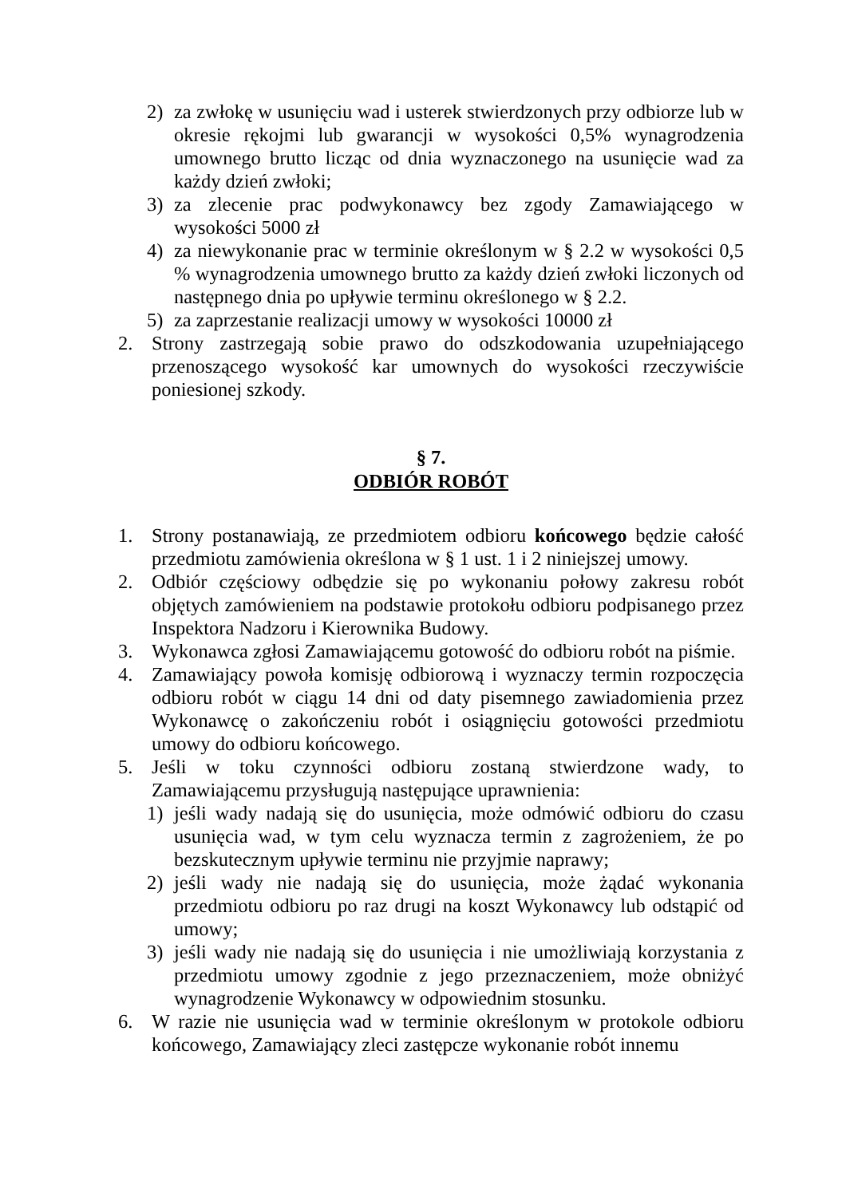2) za zwłokę w usunięciu wad i usterek stwierdzonych przy odbiorze lub w okresie rękojmi lub gwarancji w wysokości 0,5% wynagrodzenia umownego brutto licząc od dnia wyznaczonego na usunięcie wad za każdy dzień zwłoki;
3) za zlecenie prac podwykonawcy bez zgody Zamawiającego w wysokości 5000 zł
4) za niewykonanie prac w terminie określonym w § 2.2 w wysokości 0,5 % wynagrodzenia umownego brutto za każdy dzień zwłoki liczonych od następnego dnia po upływie terminu określonego w § 2.2.
5) za zaprzestanie realizacji umowy w wysokości 10000 zł
2. Strony zastrzegają sobie prawo do odszkodowania uzupełniającego przenoszącego wysokość kar umownych do wysokości rzeczywiście poniesionej szkody.
§ 7.
ODBIÓR ROBÓT
1. Strony postanawiają, ze przedmiotem odbioru końcowego będzie całość przedmiotu zamówienia określona w § 1 ust. 1 i 2 niniejszej umowy.
2. Odbiór częściowy odbędzie się po wykonaniu połowy zakresu robót objętych zamówieniem na podstawie protokołu odbioru podpisanego przez Inspektora Nadzoru i Kierownika Budowy.
3. Wykonawca zgłosi Zamawiającemu gotowość do odbioru robót na piśmie.
4. Zamawiający powoła komisję odbiorową i wyznaczy termin rozpoczęcia odbioru robót w ciągu 14 dni od daty pisemnego zawiadomienia przez Wykonawcę o zakończeniu robót i osiągnięciu gotowości przedmiotu umowy do odbioru końcowego.
5. Jeśli w toku czynności odbioru zostaną stwierdzone wady, to Zamawiającemu przysługują następujące uprawnienia:
1) jeśli wady nadają się do usunięcia, może odmówić odbioru do czasu usunięcia wad, w tym celu wyznacza termin z zagrożeniem, że po bezskutecznym upływie terminu nie przyjmie naprawy;
2) jeśli wady nie nadają się do usunięcia, może żądać wykonania przedmiotu odbioru po raz drugi na koszt Wykonawcy lub odstąpić od umowy;
3) jeśli wady nie nadają się do usunięcia i nie umożliwiają korzystania z przedmiotu umowy zgodnie z jego przeznaczeniem, może obniżyć wynagrodzenie Wykonawcy w odpowiednim stosunku.
6. W razie nie usunięcia wad w terminie określonym w protokole odbioru końcowego, Zamawiający zleci zastępcze wykonanie robót innemu